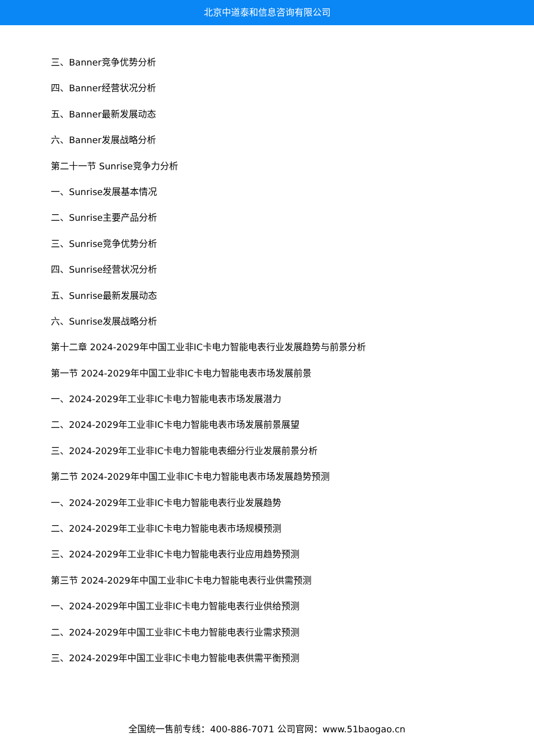北京中道泰和信息咨询有限公司
三、Banner竞争优势分析
四、Banner经营状况分析
五、Banner最新发展动态
六、Banner发展战略分析
第二十一节 Sunrise竞争力分析
一、Sunrise发展基本情况
二、Sunrise主要产品分析
三、Sunrise竞争优势分析
四、Sunrise经营状况分析
五、Sunrise最新发展动态
六、Sunrise发展战略分析
第十二章 2024-2029年中国工业非IC卡电力智能电表行业发展趋势与前景分析
第一节 2024-2029年中国工业非IC卡电力智能电表市场发展前景
一、2024-2029年工业非IC卡电力智能电表市场发展潜力
二、2024-2029年工业非IC卡电力智能电表市场发展前景展望
三、2024-2029年工业非IC卡电力智能电表细分行业发展前景分析
第二节 2024-2029年中国工业非IC卡电力智能电表市场发展趋势预测
一、2024-2029年工业非IC卡电力智能电表行业发展趋势
二、2024-2029年工业非IC卡电力智能电表市场规模预测
三、2024-2029年工业非IC卡电力智能电表行业应用趋势预测
第三节 2024-2029年中国工业非IC卡电力智能电表行业供需预测
一、2024-2029年中国工业非IC卡电力智能电表行业供给预测
二、2024-2029年中国工业非IC卡电力智能电表行业需求预测
三、2024-2029年中国工业非IC卡电力智能电表供需平衡预测
全国统一售前专线：400-886-7071 公司官网：www.51baogao.cn